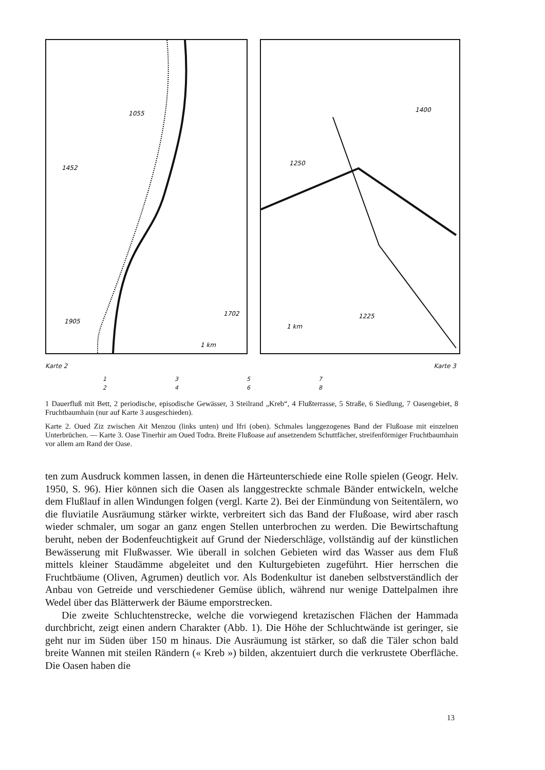1055
1452
1702
1905
1 km
1400
1250
1225
1 km
Karte 2 Karte 3
13572468
1 Dauerfluß mit Bett, 2 periodische, episodische Gewässer, 3 Steilrand „Kreb“, 4 Flußterrasse, 5 Straße, 6 Siedlung, 7 Oasengebiet, 8 Fruchtbaumhain (nur auf Karte 3 ausgeschieden).
Karte 2. Oued Ziz zwischen Ait Menzou (links unten) und Ifri (oben). Schmales langgezogenes Band der Flußoase mit einzelnen Unterbrüchen. — Karte 3. Oase Tinerhir am Oued Todra. Breite Flußoase auf ansetzendem Schuttfächer, streifenförmiger Fruchtbaumhain vor allem am Rand der Oase.
ten zum Ausdruck kommen lassen, in denen die Härteunterschiede eine Rolle spielen (Geogr. Helv. 1950, S. 96). Hier können sich die Oasen als langgestreckte schmale Bänder entwickeln, welche dem Flußlauf in allen Windungen folgen (vergl. Karte 2). Bei der Einmündung von Seitentälern, wo die fluviatile Ausräumung stärker wirkte, verbreitert sich das Band der Flußoase, wird aber rasch wieder schmaler, um sogar an ganz engen Stellen unterbrochen zu werden. Die Bewirtschaftung beruht, neben der Bodenfeuchtigkeit auf Grund der Niederschläge, vollständig auf der künstlichen Bewässerung mit Flußwasser. Wie überall in solchen Gebieten wird das Wasser aus dem Fluß mittels kleiner Staudämme abgeleitet und den Kulturgebieten zugeführt. Hier herrschen die Fruchtbäume (Oliven, Agrumen) deutlich vor. Als Bodenkultur ist daneben selbstverständlich der Anbau von Getreide und verschiedener Gemüse üblich, während nur wenige Dattelpalmen ihre Wedel über das Blätterwerk der Bäume emporstrecken.
Die zweite Schluchtenstrecke, welche die vorwiegend kretazischen Flächen der Hammada durchbricht, zeigt einen andern Charakter (Abb. 1). Die Höhe der Schluchtwände ist geringer, sie geht nur im Süden über 150 m hinaus. Die Ausräumung ist stärker, so daß die Täler schon bald breite Wannen mit steilen Rändern (« Kreb ») bilden, akzentuiert durch die verkrustete Oberfläche. Die Oasen haben die
13